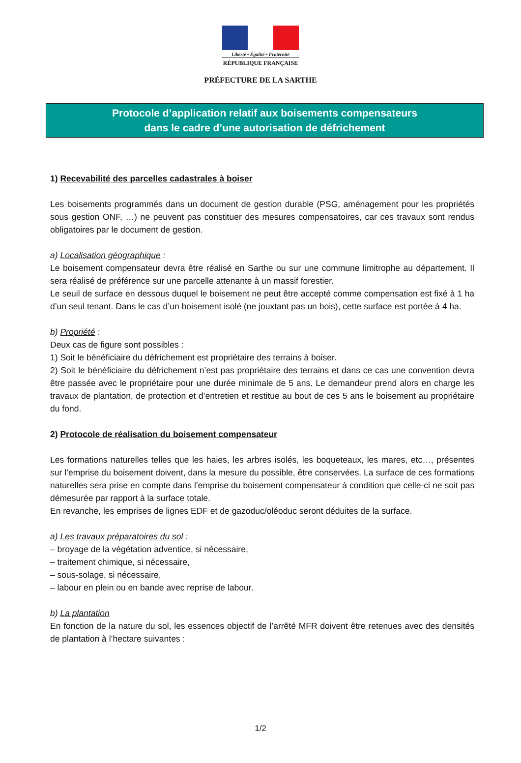Liberté • Égalité • Fraternité
RÉPUBLIQUE FRANÇAISE
PRÉFECTURE DE LA SARTHE
Protocole d’application relatif aux boisements compensateurs
dans le cadre d’une autorisation de défrichement
1) Recevabilité des parcelles cadastrales à boiser
Les boisements programmés dans un document de gestion durable (PSG, aménagement pour les propriétés sous gestion ONF, …) ne peuvent pas constituer des mesures compensatoires, car ces travaux sont rendus obligatoires par le document de gestion.
a) Localisation géographique :
Le boisement compensateur devra être réalisé en Sarthe ou sur une commune limitrophe au département. Il sera réalisé de préférence sur une parcelle attenante à un massif forestier.
Le seuil de surface en dessous duquel le boisement ne peut être accepté comme compensation est fixé à 1 ha d’un seul tenant. Dans le cas d’un boisement isolé (ne jouxtant pas un bois), cette surface est portée à 4 ha.
b) Propriété :
Deux cas de figure sont possibles :
1) Soit le bénéficiaire du défrichement est propriétaire des terrains à boiser.
2) Soit le bénéficiaire du défrichement n’est pas propriétaire des terrains et dans ce cas une convention devra être passée avec le propriétaire pour une durée minimale de 5 ans. Le demandeur prend alors en charge les travaux de plantation, de protection et d’entretien et restitue au bout de ces 5 ans le boisement au propriétaire du fond.
2) Protocole de réalisation du boisement compensateur
Les formations naturelles telles que les haies, les arbres isolés, les boqueteaux, les mares, etc…, présentes sur l’emprise du boisement doivent, dans la mesure du possible, être conservées. La surface de ces formations naturelles sera prise en compte dans l’emprise du boisement compensateur à condition que celle-ci ne soit pas démesurée par rapport à la surface totale.
En revanche, les emprises de lignes EDF et de gazoduc/oléoduc seront déduites de la surface.
a) Les travaux préparatoires du sol :
– broyage de la végétation adventice, si nécessaire,
– traitement chimique, si nécessaire,
– sous-solage, si nécessaire,
– labour en plein ou en bande avec reprise de labour.
b) La plantation
En fonction de la nature du sol, les essences objectif de l’arrêté MFR doivent être retenues avec des densités de plantation à l’hectare suivantes :
1/2